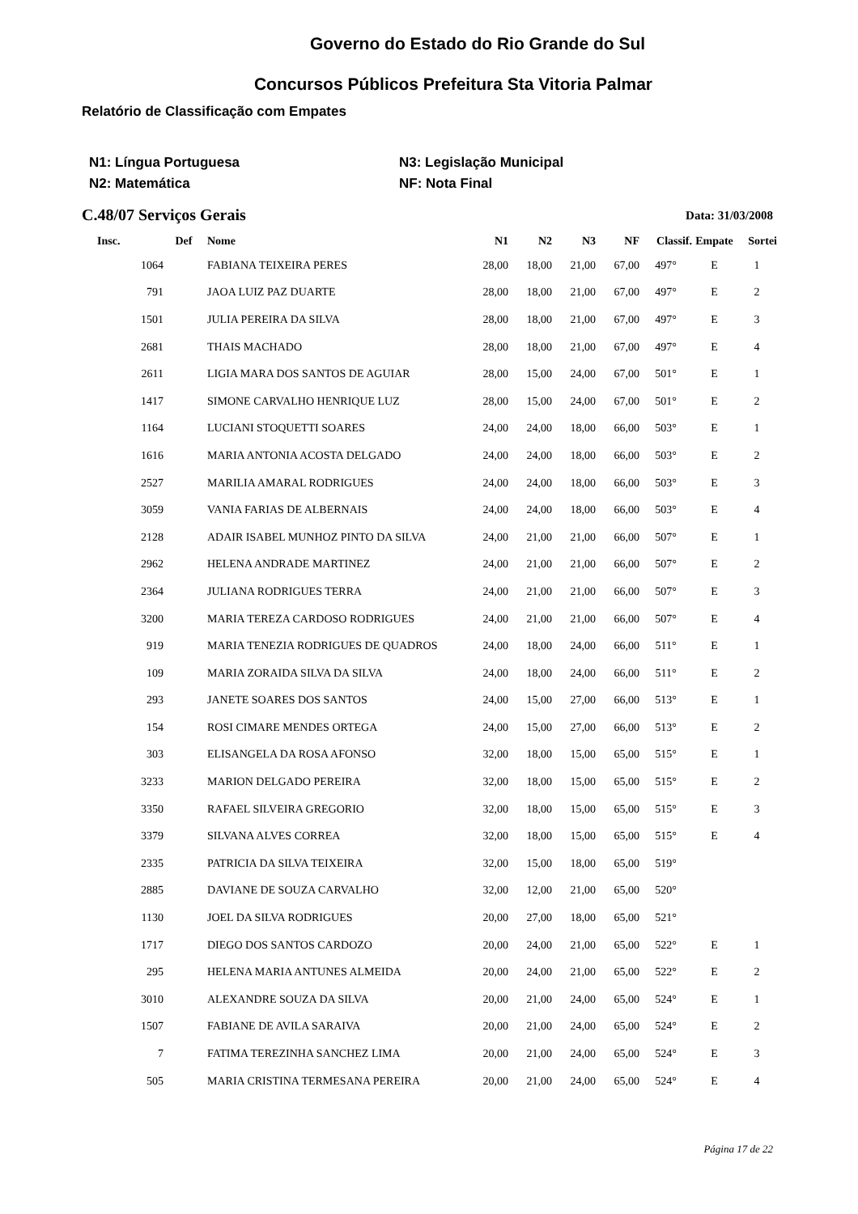Governo do Estado do Rio Grande do Sul
Concursos Públicos Prefeitura Sta Vitoria Palmar
Relatório de Classificação com Empates
N1: Língua Portuguesa
N2: Matemática
N3: Legislação Municipal
NF: Nota Final
C.48/07 Serviços Gerais Data: 31/03/2008
| Insc. | Def | Nome | N1 | N2 | N3 | NF | Classif. | Empate | Sortei |
| --- | --- | --- | --- | --- | --- | --- | --- | --- | --- |
| 1064 | | FABIANA TEIXEIRA PERES | 28,00 | 18,00 | 21,00 | 67,00 | 497° | E | 1 |
| 791 | | JAOA LUIZ PAZ DUARTE | 28,00 | 18,00 | 21,00 | 67,00 | 497° | E | 2 |
| 1501 | | JULIA PEREIRA DA SILVA | 28,00 | 18,00 | 21,00 | 67,00 | 497° | E | 3 |
| 2681 | | THAIS MACHADO | 28,00 | 18,00 | 21,00 | 67,00 | 497° | E | 4 |
| 2611 | | LIGIA MARA DOS SANTOS DE AGUIAR | 28,00 | 15,00 | 24,00 | 67,00 | 501° | E | 1 |
| 1417 | | SIMONE CARVALHO HENRIQUE LUZ | 28,00 | 15,00 | 24,00 | 67,00 | 501° | E | 2 |
| 1164 | | LUCIANI STOQUETTI SOARES | 24,00 | 24,00 | 18,00 | 66,00 | 503° | E | 1 |
| 1616 | | MARIA ANTONIA ACOSTA DELGADO | 24,00 | 24,00 | 18,00 | 66,00 | 503° | E | 2 |
| 2527 | | MARILIA AMARAL RODRIGUES | 24,00 | 24,00 | 18,00 | 66,00 | 503° | E | 3 |
| 3059 | | VANIA FARIAS DE ALBERNAIS | 24,00 | 24,00 | 18,00 | 66,00 | 503° | E | 4 |
| 2128 | | ADAIR ISABEL MUNHOZ PINTO DA SILVA | 24,00 | 21,00 | 21,00 | 66,00 | 507° | E | 1 |
| 2962 | | HELENA ANDRADE MARTINEZ | 24,00 | 21,00 | 21,00 | 66,00 | 507° | E | 2 |
| 2364 | | JULIANA RODRIGUES TERRA | 24,00 | 21,00 | 21,00 | 66,00 | 507° | E | 3 |
| 3200 | | MARIA TEREZA CARDOSO RODRIGUES | 24,00 | 21,00 | 21,00 | 66,00 | 507° | E | 4 |
| 919 | | MARIA TENEZIA RODRIGUES DE QUADROS | 24,00 | 18,00 | 24,00 | 66,00 | 511° | E | 1 |
| 109 | | MARIA ZORAIDA SILVA DA SILVA | 24,00 | 18,00 | 24,00 | 66,00 | 511° | E | 2 |
| 293 | | JANETE SOARES DOS SANTOS | 24,00 | 15,00 | 27,00 | 66,00 | 513° | E | 1 |
| 154 | | ROSI CIMARE MENDES ORTEGA | 24,00 | 15,00 | 27,00 | 66,00 | 513° | E | 2 |
| 303 | | ELISANGELA DA ROSA AFONSO | 32,00 | 18,00 | 15,00 | 65,00 | 515° | E | 1 |
| 3233 | | MARION DELGADO PEREIRA | 32,00 | 18,00 | 15,00 | 65,00 | 515° | E | 2 |
| 3350 | | RAFAEL SILVEIRA GREGORIO | 32,00 | 18,00 | 15,00 | 65,00 | 515° | E | 3 |
| 3379 | | SILVANA ALVES CORREA | 32,00 | 18,00 | 15,00 | 65,00 | 515° | E | 4 |
| 2335 | | PATRICIA DA SILVA TEIXEIRA | 32,00 | 15,00 | 18,00 | 65,00 | 519° | | |
| 2885 | | DAVIANE DE SOUZA CARVALHO | 32,00 | 12,00 | 21,00 | 65,00 | 520° | | |
| 1130 | | JOEL DA SILVA RODRIGUES | 20,00 | 27,00 | 18,00 | 65,00 | 521° | | |
| 1717 | | DIEGO DOS SANTOS CARDOZO | 20,00 | 24,00 | 21,00 | 65,00 | 522° | E | 1 |
| 295 | | HELENA MARIA ANTUNES ALMEIDA | 20,00 | 24,00 | 21,00 | 65,00 | 522° | E | 2 |
| 3010 | | ALEXANDRE SOUZA DA SILVA | 20,00 | 21,00 | 24,00 | 65,00 | 524° | E | 1 |
| 1507 | | FABIANE DE AVILA SARAIVA | 20,00 | 21,00 | 24,00 | 65,00 | 524° | E | 2 |
| 7 | | FATIMA TEREZINHA SANCHEZ LIMA | 20,00 | 21,00 | 24,00 | 65,00 | 524° | E | 3 |
| 505 | | MARIA CRISTINA TERMESANA PEREIRA | 20,00 | 21,00 | 24,00 | 65,00 | 524° | E | 4 |
Página 17 de 22